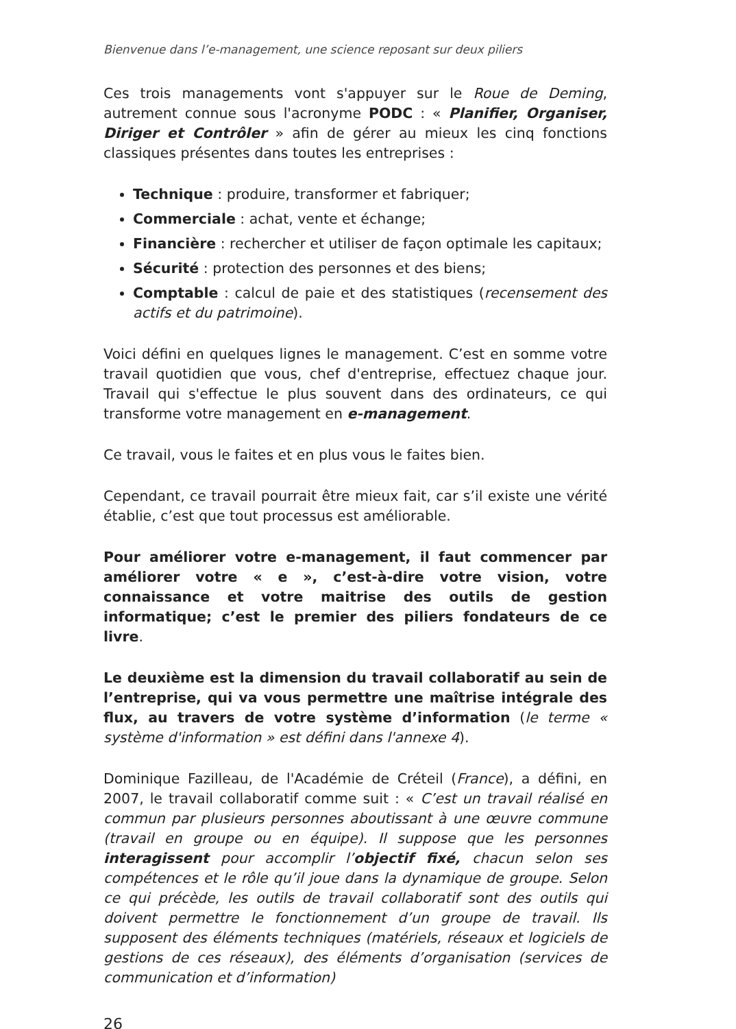Bienvenue dans l’e-management, une science reposant sur deux piliers
Ces trois managements vont s'appuyer sur le Roue de Deming, autrement connue sous l'acronyme PODC : « Planifier, Organiser, Diriger et Contrôler » afin de gérer au mieux les cinq fonctions classiques présentes dans toutes les entreprises :
Technique : produire, transformer et fabriquer;
Commerciale : achat, vente et échange;
Financière : rechercher et utiliser de façon optimale les capitaux;
Sécurité : protection des personnes et des biens;
Comptable : calcul de paie et des statistiques (recensement des actifs et du patrimoine).
Voici défini en quelques lignes le management. C’est en somme votre travail quotidien que vous, chef d'entreprise, effectuez chaque jour. Travail qui s'effectue le plus souvent dans des ordinateurs, ce qui transforme votre management en e-management.
Ce travail, vous le faites et en plus vous le faites bien.
Cependant, ce travail pourrait être mieux fait, car s’il existe une vérité établie, c’est que tout processus est améliorable.
Pour améliorer votre e-management, il faut commencer par améliorer votre « e », c’est-à-dire votre vision, votre connaissance et votre maitrise des outils de gestion informatique; c’est le premier des piliers fondateurs de ce livre.
Le deuxième est la dimension du travail collaboratif au sein de l’entreprise, qui va vous permettre une maîtrise intégrale des flux, au travers de votre système d’information (le terme « système d'information » est défini dans l'annexe 4).
Dominique Fazilleau, de l'Académie de Créteil (France), a défini, en 2007, le travail collaboratif comme suit : « C’est un travail réalisé en commun par plusieurs personnes aboutissant à une œuvre commune (travail en groupe ou en équipe). Il suppose que les personnes interagissent pour accomplir l’objectif fixé, chacun selon ses compétences et le rôle qu’il joue dans la dynamique de groupe. Selon ce qui précède, les outils de travail collaboratif sont des outils qui doivent permettre le fonctionnement d’un groupe de travail. Ils supposent des éléments techniques (matériels, réseaux et logiciels de gestions de ces réseaux), des éléments d’organisation (services de communication et d’information)
26